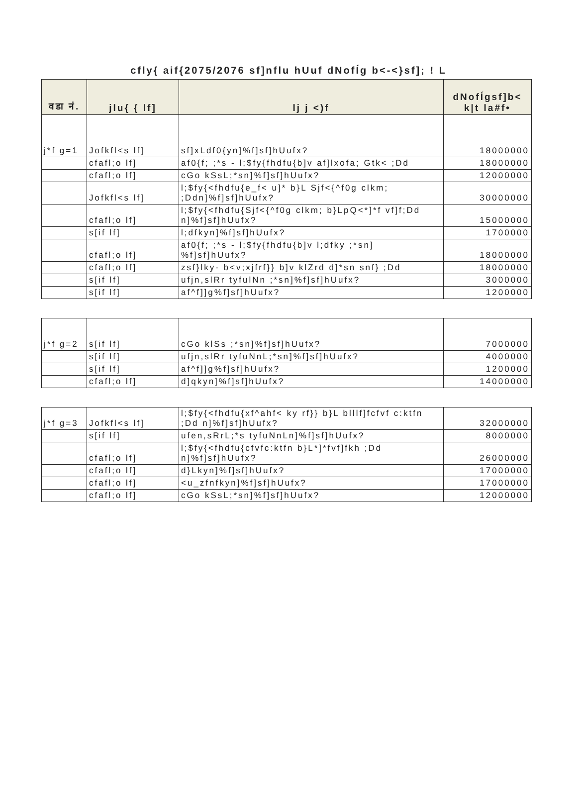cfly{ aif{2075/2076 sf]nflu hUuf dNofÍg b<-<}sf]; ! L
| वडा नं. | jlu{ { lf] | lj j <)f | dNofÍgsf]b< k/t la#f• |
| --- | --- | --- | --- |
| j*f g=1 | Jofkfl<s lf] | sf]xLdf0{yn]%f]sf]hUufx? | 18000000 |
| | cfafl;o lf] | af0{f; ;*s - l;$fy{fhdfu{b]v af]lxofa; Gtk< ;Dd | 18000000 |
| | cfafl;o lf] | cGo kSsL;*sn]%f]sf]hUufx? | 12000000 |
| | Jofkfl<s lf] | l;$fy{<fhdfu{e_f< u]* b}L Sjf<{^f0g clkm; ;Ddn]%f]sf]hUufx? | 30000000 |
| | cfafl;o lf] | l;$fy{<fhdfu{Sjf<{^f0g clkm; b}LpQ<*]*f vf]f;Dd n]%f]sf]hUufx? | 15000000 |
| | s[if lf] | l;dfkyn]%f]sf]hUufx? | 1700000 |
| | cfafl;o lf] | af0{f; ;*s - l;$fy{fhdfu{b]v l;dfky ;*sn] %f]sf]hUufx? | 18000000 |
| | cfafl;o lf] | zsf}lky- b<v;xjfrf}} b]v klZrd d]*sn snf} ;Dd | 18000000 |
| | s[if lf] | ufjn,slRr tyfulNn ;*sn]%f]sf]hUufx? | 3000000 |
| | s[if lf] | af^f]]g%f]sf]hUufx? | 1200000 |
| j*f g=2 | s[if lf] | cGo klSs ;*sn]%f]sf]hUufx? | 7000000 |
| | s[if lf] | ufjn,slRr tyfuNnL;*sn]%f]sf]hUufx? | 4000000 |
| | s[if lf] | af^f]]g%f]sf]hUufx? | 1200000 |
| | cfafl;o lf] | d]qkyn]%f]sf]hUufx? | 14000000 |
| j*f g=3 | Jofkfl<s lf] | l;$fy{<fhdfu{xf^ahf< ky rf}} b}L blllf]fcfvf c:ktfn ;Dd n]%f]sf]hUufx? | 32000000 |
| | s[if lf] | ufen,sRrL;*s tyfuNnLn]%f]sf]hUufx? | 8000000 |
| | cfafl;o lf] | l;$fy{<fhdfu{cfvfc:ktfn b}L*]*fvf]fkh ;Dd n]%f]sf]hUufx? | 26000000 |
| | cfafl;o lf] | d}Lkyn]%f]sf]hUufx? | 17000000 |
| | cfafl;o lf] | <u_zfnfkyn]%f]sf]hUufx? | 17000000 |
| | cfafl;o lf] | cGo kSsL;*sn]%f]sf]hUufx? | 12000000 |